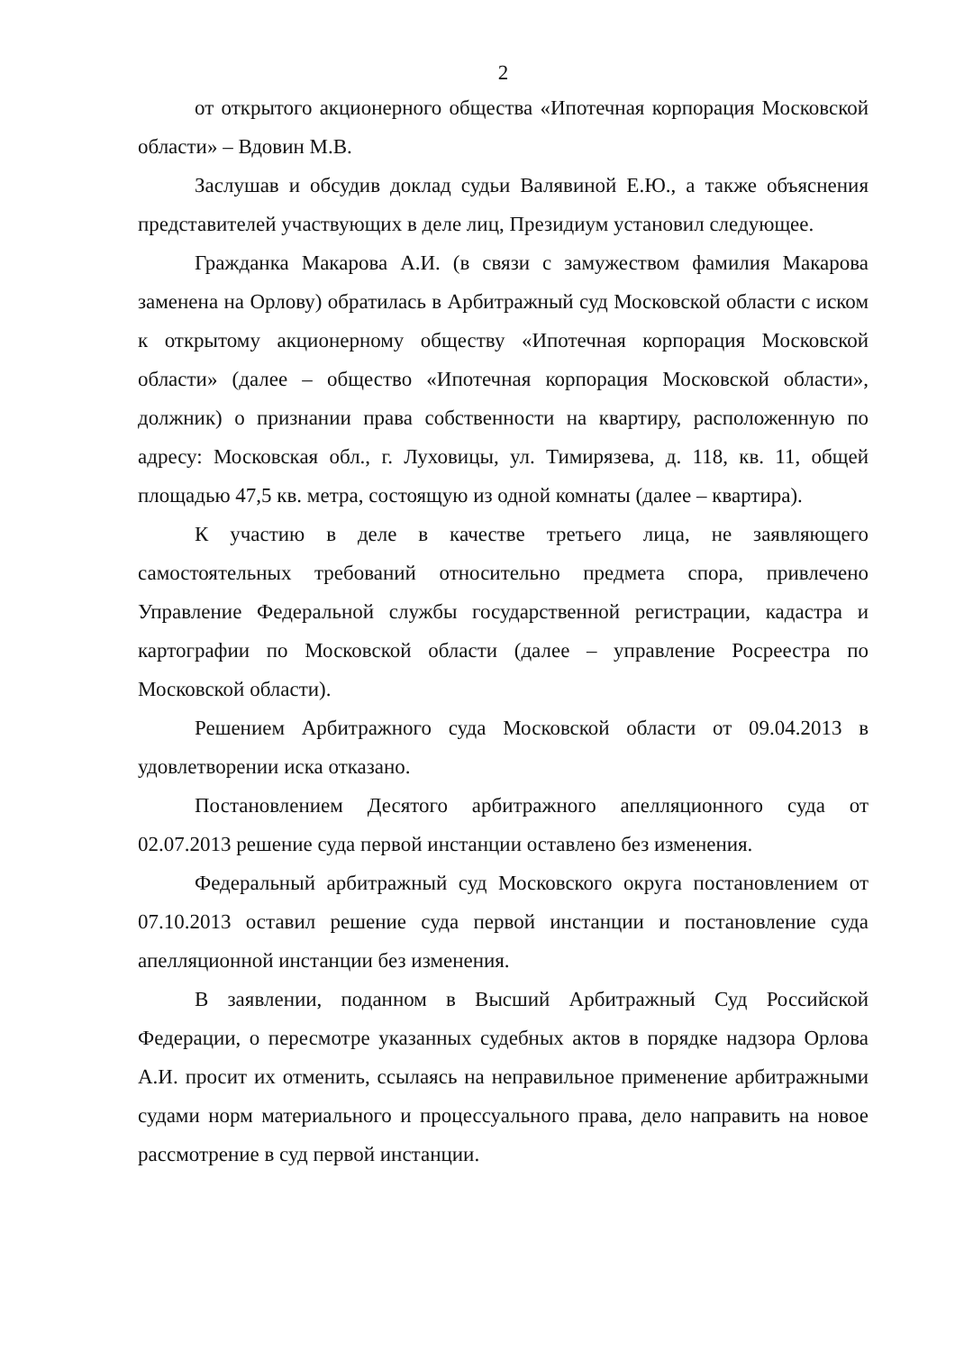2
от открытого акционерного общества «Ипотечная корпорация Московской области» – Вдовин М.В.
Заслушав и обсудив доклад судьи Валявиной Е.Ю., а также объяснения представителей участвующих в деле лиц, Президиум установил следующее.
Гражданка Макарова А.И. (в связи с замужеством фамилия Макарова заменена на Орлову) обратилась в Арбитражный суд Московской области с иском к открытому акционерному обществу «Ипотечная корпорация Московской области» (далее – общество «Ипотечная корпорация Московской области», должник) о признании права собственности на квартиру, расположенную по адресу: Московская обл., г. Луховицы, ул. Тимирязева, д. 118, кв. 11, общей площадью 47,5 кв. метра, состоящую из одной комнаты (далее – квартира).
К участию в деле в качестве третьего лица, не заявляющего самостоятельных требований относительно предмета спора, привлечено Управление Федеральной службы государственной регистрации, кадастра и картографии по Московской области (далее – управление Росреестра по Московской области).
Решением Арбитражного суда Московской области от 09.04.2013 в удовлетворении иска отказано.
Постановлением Десятого арбитражного апелляционного суда от 02.07.2013 решение суда первой инстанции оставлено без изменения.
Федеральный арбитражный суд Московского округа постановлением от 07.10.2013 оставил решение суда первой инстанции и постановление суда апелляционной инстанции без изменения.
В заявлении, поданном в Высший Арбитражный Суд Российской Федерации, о пересмотре указанных судебных актов в порядке надзора Орлова А.И. просит их отменить, ссылаясь на неправильное применение арбитражными судами норм материального и процессуального права, дело направить на новое рассмотрение в суд первой инстанции.